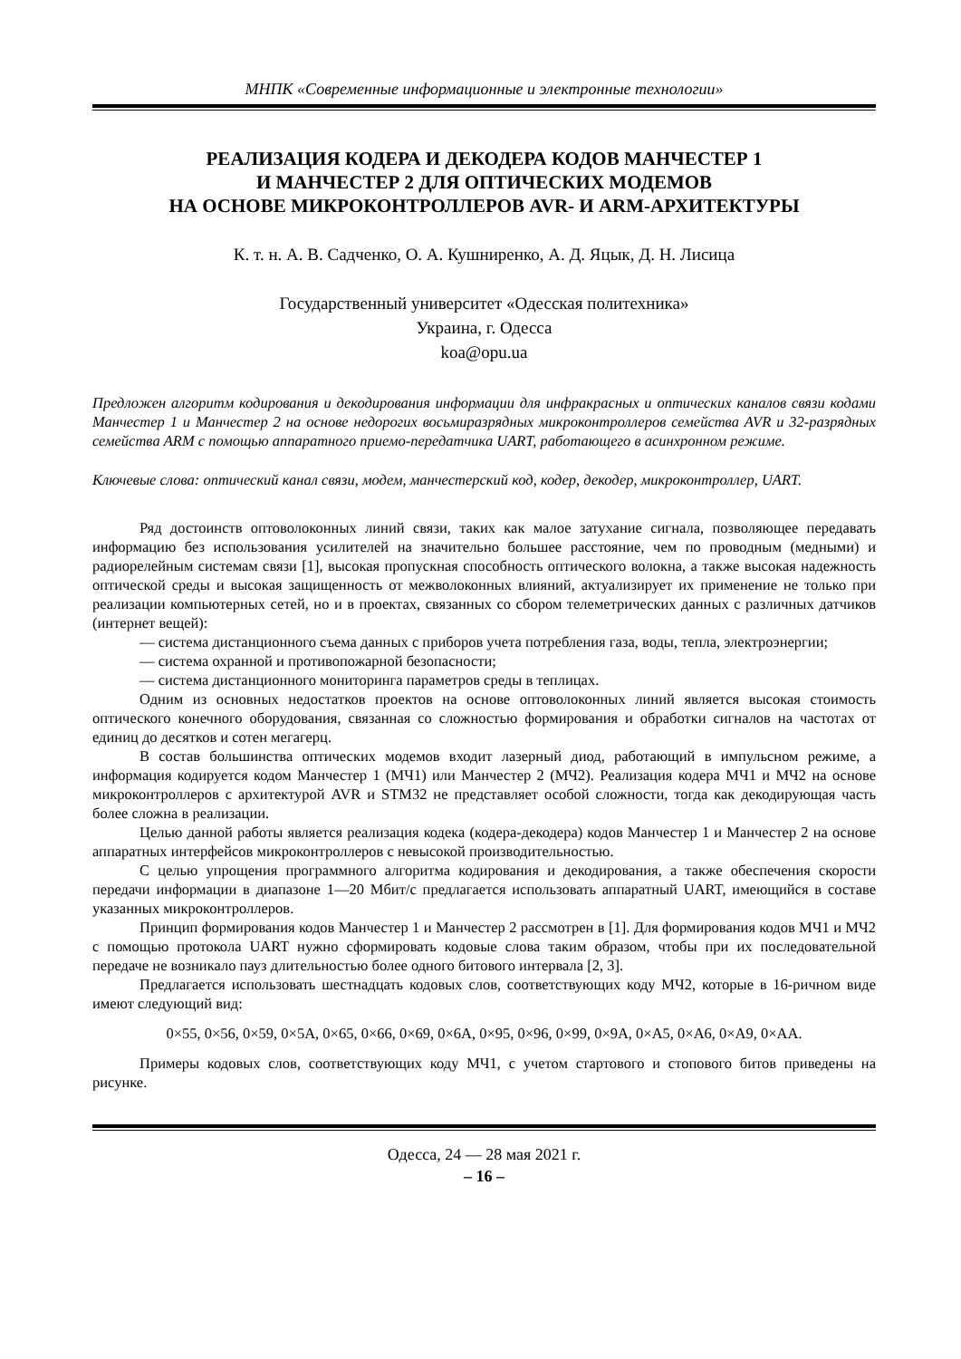МНПК «Современные информационные и электронные технологии»
РЕАЛИЗАЦИЯ КОДЕРА И ДЕКОДЕРА КОДОВ МАНЧЕСТЕР 1
И МАНЧЕСТЕР 2 ДЛЯ ОПТИЧЕСКИХ МОДЕМОВ
НА ОСНОВЕ МИКРОКОНТРОЛЛЕРОВ AVR- И ARM-АРХИТЕКТУРЫ
К. т. н. А. В. Садченко, О. А. Кушниренко, А. Д. Яцык, Д. Н. Лисица
Государственный университет «Одесская политехника»
Украина, г. Одесса
koa@opu.ua
Предложен алгоритм кодирования и декодирования информации для инфракрасных и оптических каналов связи кодами Манчестер 1 и Манчестер 2 на основе недорогих восьмиразрядных микроконтроллеров семейства AVR и 32-разрядных семейства ARM с помощью аппаратного приемо-передатчика UART, работающего в асинхронном режиме.
Ключевые слова: оптический канал связи, модем, манчестерский код, кодер, декодер, микроконтроллер, UART.
Ряд достоинств оптоволоконных линий связи, таких как малое затухание сигнала, позволяющее передавать информацию без использования усилителей на значительно большее расстояние, чем по проводным (медными) и радиорелейным системам связи [1], высокая пропускная способность оптического волокна, а также высокая надежность оптической среды и высокая защищенность от межволоконных влияний, актуализирует их применение не только при реализации компьютерных сетей, но и в проектах, связанных со сбором телеметрических данных с различных датчиков (интернет вещей):
— система дистанционного съема данных с приборов учета потребления газа, воды, тепла, электроэнергии;
— система охранной и противопожарной безопасности;
— система дистанционного мониторинга параметров среды в теплицах.
Одним из основных недостатков проектов на основе оптоволоконных линий является высокая стоимость оптического конечного оборудования, связанная со сложностью формирования и обработки сигналов на частотах от единиц до десятков и сотен мегагерц.
В состав большинства оптических модемов входит лазерный диод, работающий в импульсном режиме, а информация кодируется кодом Манчестер 1 (МЧ1) или Манчестер 2 (МЧ2). Реализация кодера МЧ1 и МЧ2 на основе микроконтроллеров с архитектурой AVR и STM32 не представляет особой сложности, тогда как декодирующая часть более сложна в реализации.
Целью данной работы является реализация кодека (кодера-декодера) кодов Манчестер 1 и Манчестер 2 на основе аппаратных интерфейсов микроконтроллеров с невысокой производительностью.
С целью упрощения программного алгоритма кодирования и декодирования, а также обеспечения скорости передачи информации в диапазоне 1—20 Мбит/с предлагается использовать аппаратный UART, имеющийся в составе указанных микроконтроллеров.
Принцип формирования кодов Манчестер 1 и Манчестер 2 рассмотрен в [1]. Для формирования кодов МЧ1 и МЧ2 с помощью протокола UART нужно сформировать кодовые слова таким образом, чтобы при их последовательной передаче не возникало пауз длительностью более одного битового интервала [2, 3].
Предлагается использовать шестнадцать кодовых слов, соответствующих коду МЧ2, которые в 16-ричном виде имеют следующий вид:
0×55, 0×56, 0×59, 0×5A, 0×65, 0×66, 0×69, 0×6A, 0×95, 0×96, 0×99, 0×9A, 0×A5, 0×A6, 0×A9, 0×AA.
Примеры кодовых слов, соответствующих коду МЧ1, с учетом стартового и стопового битов приведены на рисунке.
Одесса, 24 — 28 мая 2021 г.
– 16 –